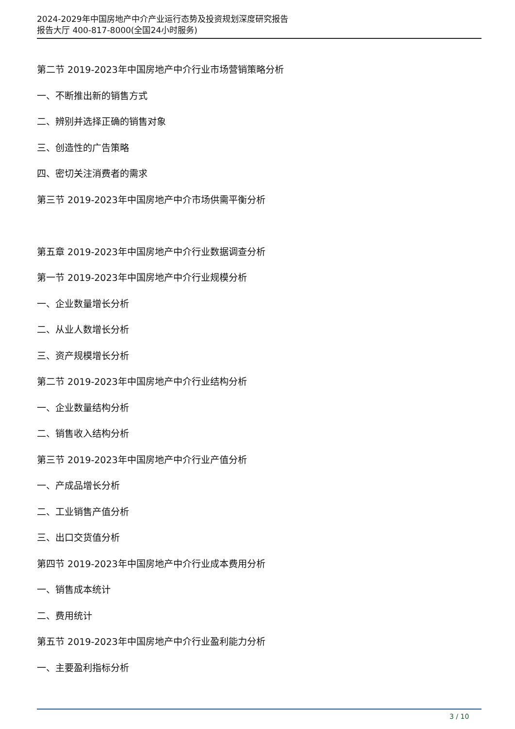2024-2029年中国房地产中介产业运行态势及投资规划深度研究报告
报告大厅 400-817-8000(全国24小时服务)
第二节 2019-2023年中国房地产中介行业市场营销策略分析
一、不断推出新的销售方式
二、辨别并选择正确的销售对象
三、创造性的广告策略
四、密切关注消费者的需求
第三节 2019-2023年中国房地产中介市场供需平衡分析
第五章 2019-2023年中国房地产中介行业数据调查分析
第一节 2019-2023年中国房地产中介行业规模分析
一、企业数量增长分析
二、从业人数增长分析
三、资产规模增长分析
第二节 2019-2023年中国房地产中介行业结构分析
一、企业数量结构分析
二、销售收入结构分析
第三节 2019-2023年中国房地产中介行业产值分析
一、产成品增长分析
二、工业销售产值分析
三、出口交货值分析
第四节 2019-2023年中国房地产中介行业成本费用分析
一、销售成本统计
二、费用统计
第五节 2019-2023年中国房地产中介行业盈利能力分析
一、主要盈利指标分析
3 / 10